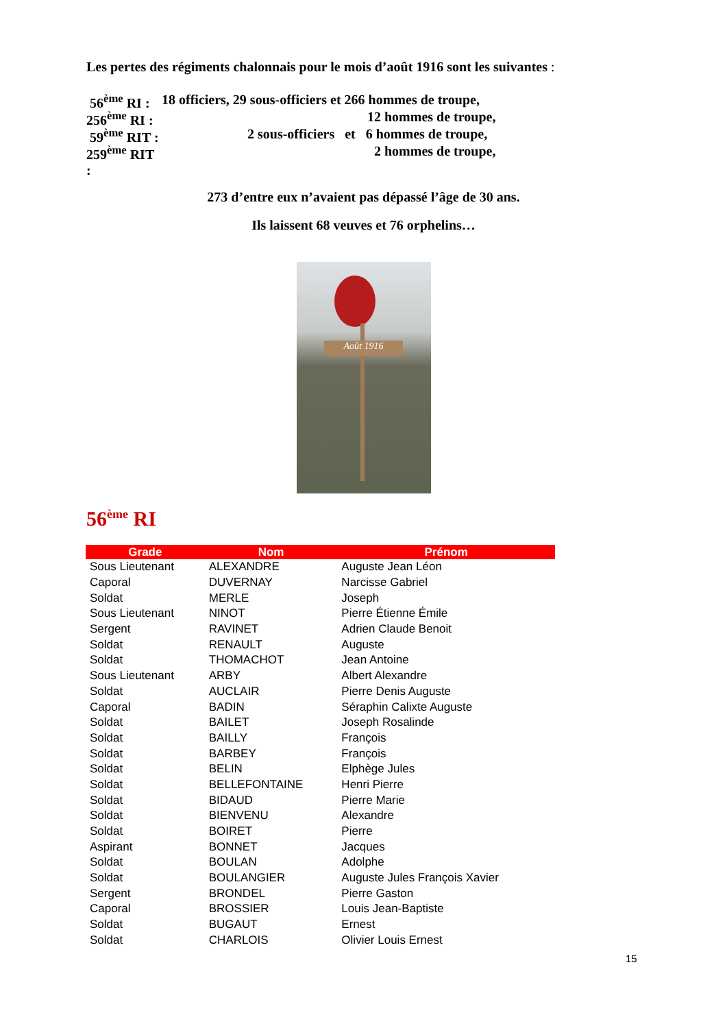Les pertes des régiments chalonnais pour le mois d’août 1916 sont les suivantes :
56<sup>ème</sup> RI : 18 officiers, 29 sous-officiers et 266 hommes de troupe,
256<sup>ème</sup> RI : 12 hommes de troupe,
59<sup>ème</sup> RIT : 2 sous-officiers et 6 hommes de troupe,
259<sup>ème</sup> RIT : 2 hommes de troupe,
273 d’entre eux n’avaient pas dépassé l’âge de 30 ans.
Ils laissent 68 veuves et 76 orphelins…
Août 1916
56<sup>ème</sup> RI
| Grade | Nom | Prénom |
| --- | --- | --- |
| Sous Lieutenant | ALEXANDRE | Auguste Jean Léon |
| Caporal | DUVERNAY | Narcisse Gabriel |
| Soldat | MERLE | Joseph |
| Sous Lieutenant | NINOT | Pierre Étienne Émile |
| Sergent | RAVINET | Adrien Claude Benoit |
| Soldat | RENAULT | Auguste |
| Soldat | THOMACHOT | Jean Antoine |
| Sous Lieutenant | ARBY | Albert Alexandre |
| Soldat | AUCLAIR | Pierre Denis Auguste |
| Caporal | BADIN | Séraphin Calixte Auguste |
| Soldat | BAILET | Joseph Rosalinde |
| Soldat | BAILLY | François |
| Soldat | BARBEY | François |
| Soldat | BELIN | Elphège Jules |
| Soldat | BELLEFONTAINE | Henri Pierre |
| Soldat | BIDAUD | Pierre Marie |
| Soldat | BIENVENU | Alexandre |
| Soldat | BOIRET | Pierre |
| Aspirant | BONNET | Jacques |
| Soldat | BOULAN | Adolphe |
| Soldat | BOULANGIER | Auguste Jules François Xavier |
| Sergent | BRONDEL | Pierre Gaston |
| Caporal | BROSSIER | Louis Jean-Baptiste |
| Soldat | BUGAUT | Ernest |
| Soldat | CHARLOIS | Olivier Louis Ernest |
15